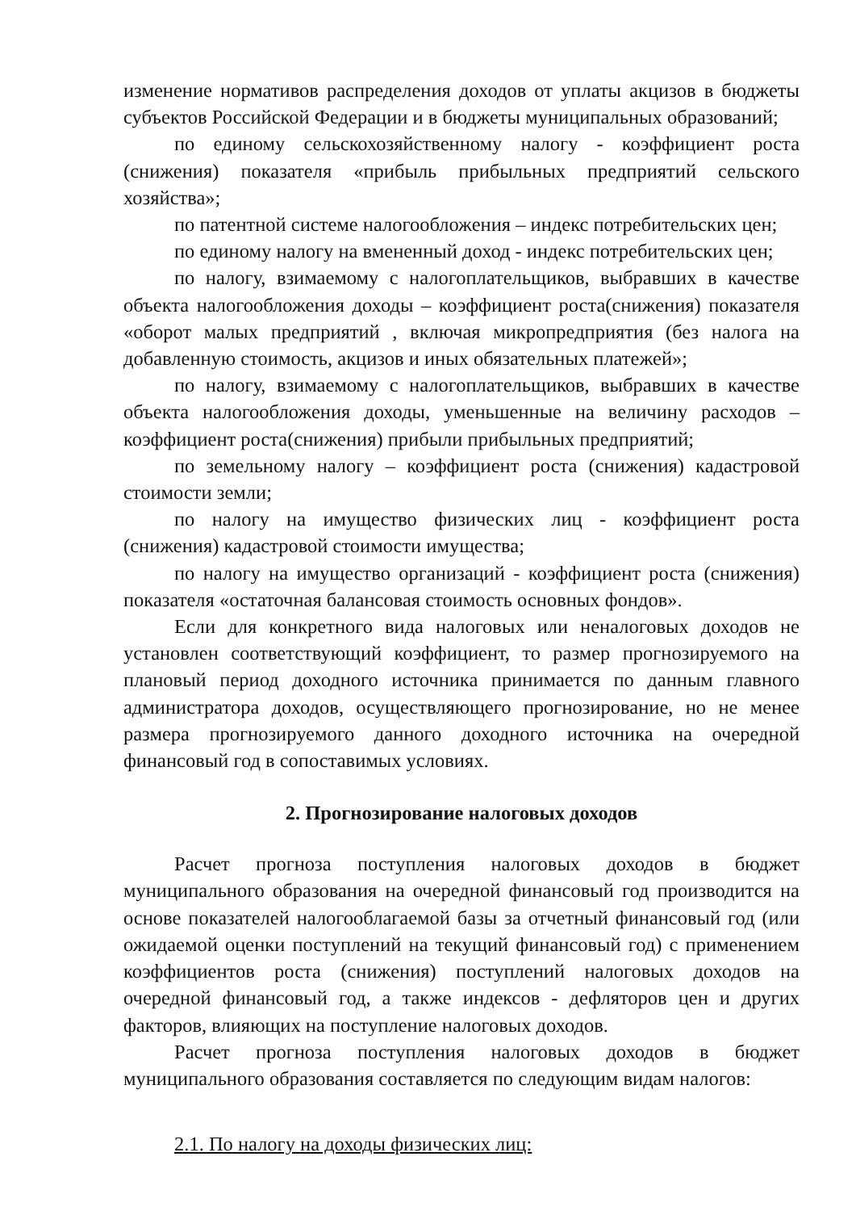изменение нормативов распределения доходов от уплаты акцизов в бюджеты субъектов Российской Федерации и в бюджеты муниципальных образований;
по единому сельскохозяйственному налогу - коэффициент роста (снижения) показателя «прибыль прибыльных предприятий сельского хозяйства»;
по патентной системе налогообложения – индекс потребительских цен;
по единому налогу на вмененный доход - индекс потребительских цен;
по налогу, взимаемому с налогоплательщиков, выбравших в качестве объекта налогообложения доходы – коэффициент роста(снижения) показателя «оборот малых предприятий , включая микропредприятия (без налога на добавленную стоимость, акцизов и иных обязательных платежей»;
по налогу, взимаемому с налогоплательщиков, выбравших в качестве объекта налогообложения доходы, уменьшенные на величину расходов – коэффициент роста(снижения) прибыли прибыльных предприятий;
по земельному налогу – коэффициент роста (снижения) кадастровой стоимости земли;
по налогу на имущество физических лиц - коэффициент роста (снижения) кадастровой стоимости имущества;
по налогу на имущество организаций - коэффициент роста (снижения) показателя «остаточная балансовая стоимость основных фондов».
Если для конкретного вида налоговых или неналоговых доходов не установлен соответствующий коэффициент, то размер прогнозируемого на плановый период доходного источника принимается по данным главного администратора доходов, осуществляющего прогнозирование, но не менее размера прогнозируемого данного доходного источника на очередной финансовый год в сопоставимых условиях.
2. Прогнозирование налоговых доходов
Расчет прогноза поступления налоговых доходов в бюджет муниципального образования на очередной финансовый год производится на основе показателей налогооблагаемой базы за отчетный финансовый год (или ожидаемой оценки поступлений на текущий финансовый год) с применением коэффициентов роста (снижения) поступлений налоговых доходов на очередной финансовый год, а также индексов - дефляторов цен и других факторов, влияющих на поступление налоговых доходов.
Расчет прогноза поступления налоговых доходов в бюджет муниципального образования составляется по следующим видам налогов:
2.1. По налогу на доходы физических лиц: